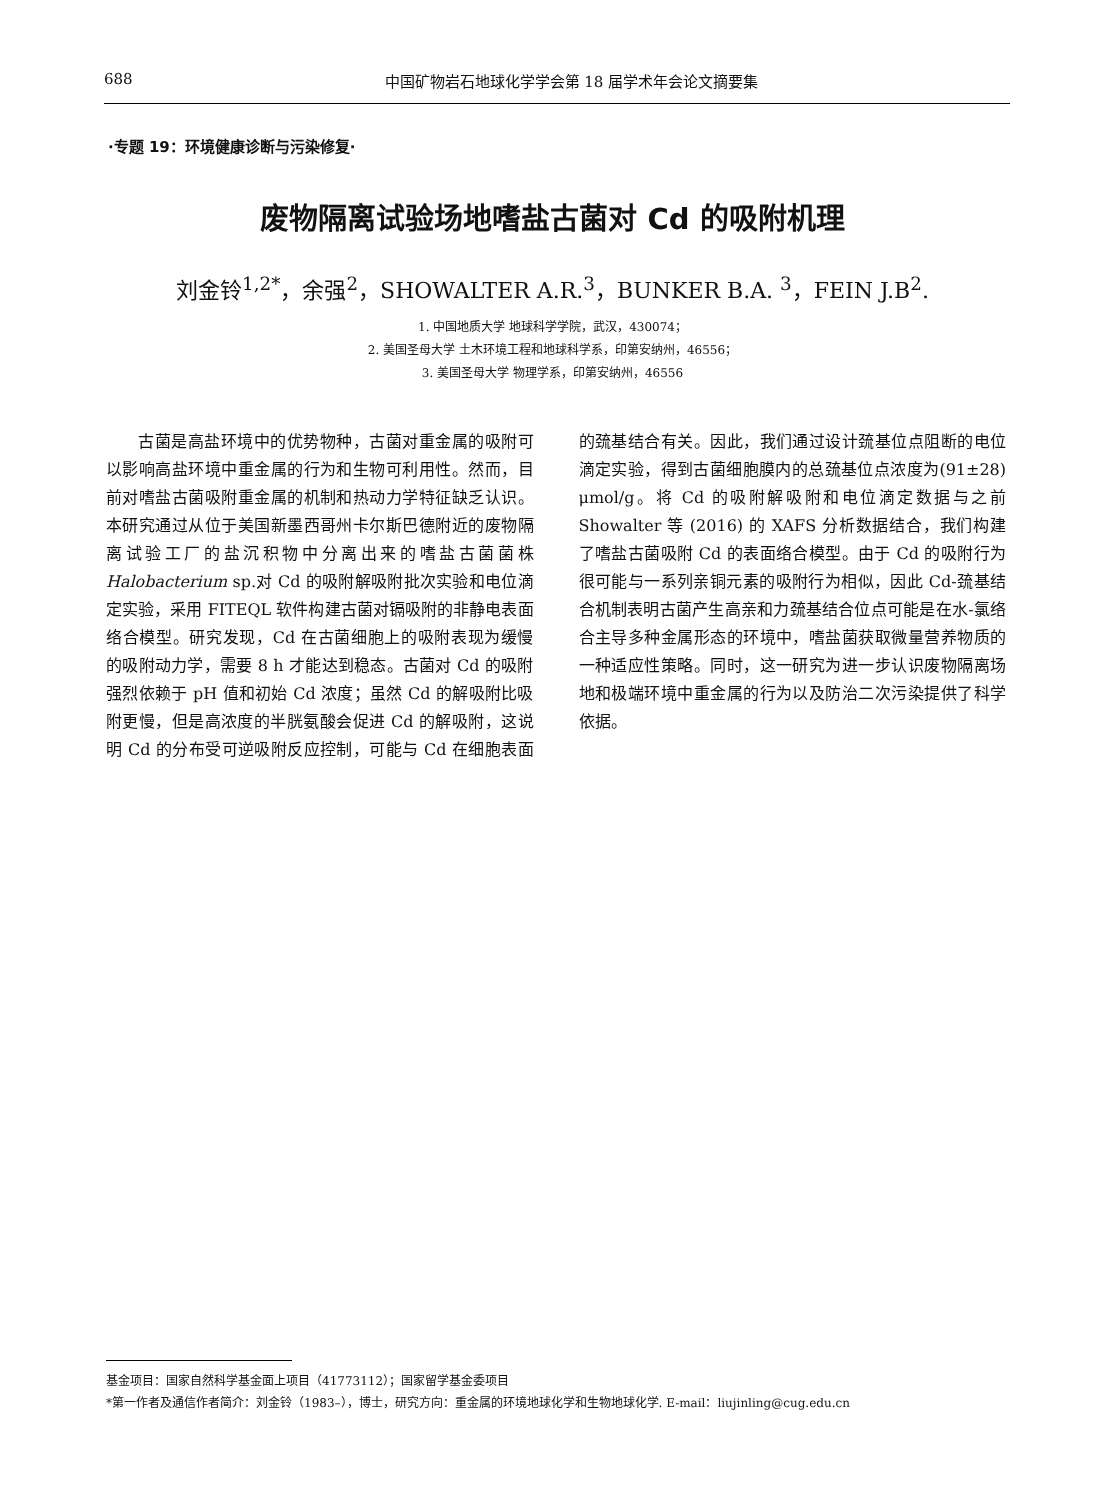688 中国矿物岩石地球化学学会第 18 届学术年会论文摘要集
·专题 19：环境健康诊断与污染修复·
废物隔离试验场地嗜盐古菌对 Cd 的吸附机理
刘金铃<sup>1,2*</sup>，余强<sup>2</sup>，SHOWALTER A.R.<sup>3</sup>，BUNKER B.A. <sup>3</sup>，FEIN J.B<sup>2</sup>.
1. 中国地质大学 地球科学学院，武汉，430074；
2. 美国圣母大学 土木环境工程和地球科学系，印第安纳州，46556；
3. 美国圣母大学 物理学系，印第安纳州，46556
古菌是高盐环境中的优势物种，古菌对重金属的吸附可以影响高盐环境中重金属的行为和生物可利用性。然而，目前对嗜盐古菌吸附重金属的机制和热动力学特征缺乏认识。本研究通过从位于美国新墨西哥州卡尔斯巴德附近的废物隔离试验工厂的盐沉积物中分离出来的嗜盐古菌菌株 Halobacterium sp.对 Cd 的吸附解吸附批次实验和电位滴定实验，采用 FITEQL 软件构建古菌对镉吸附的非静电表面络合模型。研究发现，Cd 在古菌细胞上的吸附表现为缓慢的吸附动力学，需要 8 h 才能达到稳态。古菌对 Cd 的吸附强烈依赖于 pH 值和初始 Cd 浓度；虽然 Cd 的解吸附比吸附更慢，但是高浓度的半胱氨酸会促进 Cd 的解吸附，这说明 Cd 的分布受可逆吸附反应控制，可能与 Cd 在细胞表面的巯基结合有关。因此，我们通过设计巯基位点阻断的电位滴定实验，得到古菌细胞膜内的总巯基位点浓度为(91±28) μmol/g。将 Cd 的吸附解吸附和电位滴定数据与之前 Showalter 等 (2016) 的 XAFS 分析数据结合，我们构建了嗜盐古菌吸附 Cd 的表面络合模型。由于 Cd 的吸附行为很可能与一系列亲铜元素的吸附行为相似，因此 Cd-巯基结合机制表明古菌产生高亲和力巯基结合位点可能是在水-氯络合主导多种金属形态的环境中，嗜盐菌获取微量营养物质的一种适应性策略。同时，这一研究为进一步认识废物隔离场地和极端环境中重金属的行为以及防治二次污染提供了科学依据。
基金项目：国家自然科学基金面上项目（41773112）；国家留学基金委项目
*第一作者及通信作者简介：刘金铃（1983–），博士，研究方向：重金属的环境地球化学和生物地球化学. E-mail：liujinling@cug.edu.cn